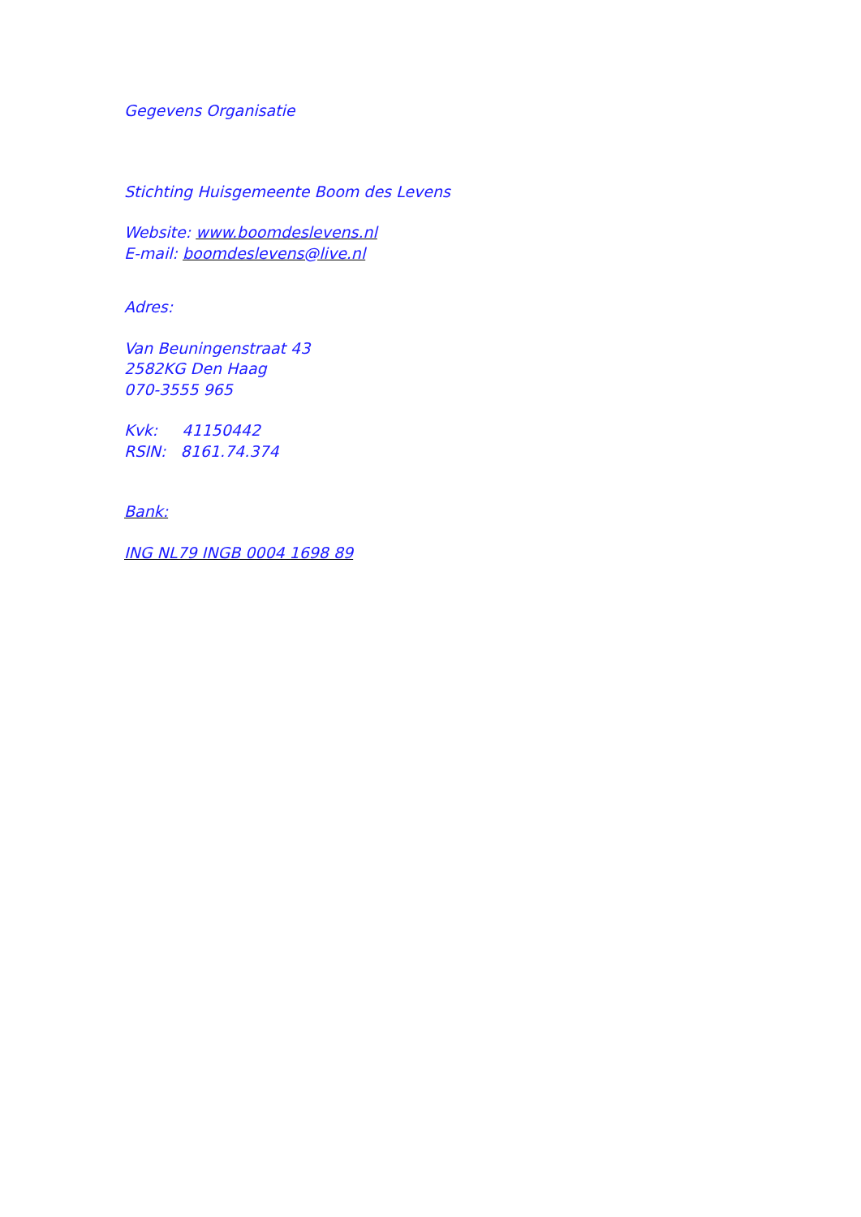Gegevens Organisatie
Stichting Huisgemeente Boom des Levens
Website: www.boomdeslevens.nl
E-mail: boomdeslevens@live.nl
Adres:
Van Beuningenstraat 43
2582KG Den Haag
070-3555 965
Kvk: 41150442
RSIN: 8161.74.374
Bank:
ING NL79 INGB 0004 1698 89